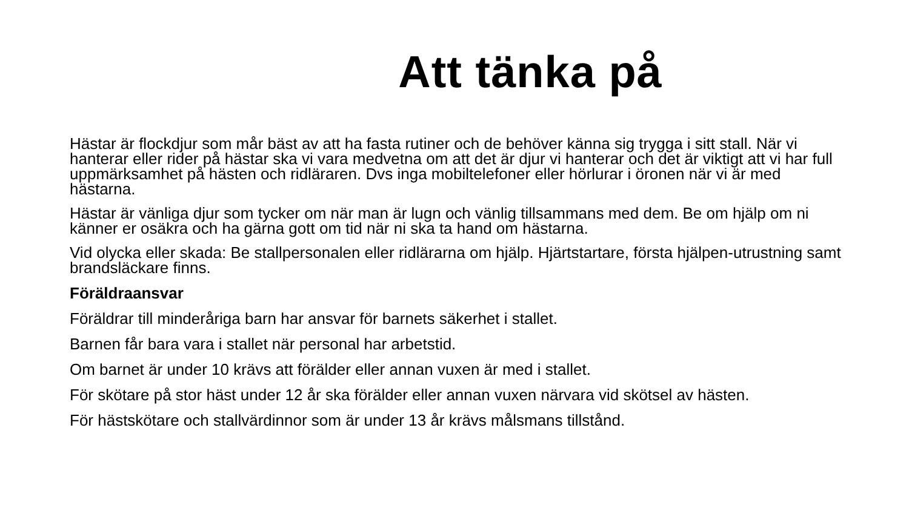Att tänka på
Hästar är flockdjur som mår bäst av att ha fasta rutiner och de behöver känna sig trygga i sitt stall. När vi hanterar eller rider på hästar ska vi vara medvetna om att det är djur vi hanterar och det är viktigt att vi har full uppmärksamhet på hästen och ridläraren. Dvs inga mobiltelefoner eller hörlurar i öronen när vi är med hästarna.
Hästar är vänliga djur som tycker om när man är lugn och vänlig tillsammans med dem. Be om hjälp om ni känner er osäkra och ha gärna gott om tid när ni ska ta hand om hästarna.
Vid olycka eller skada: Be stallpersonalen eller ridlärarna om hjälp. Hjärtstartare, första hjälpen-utrustning samt brandsläckare finns.
Föräldraansvar
Föräldrar till minderåriga barn har ansvar för barnets säkerhet i stallet.
Barnen får bara vara i stallet när personal har arbetstid.
Om barnet är under 10 krävs att förälder eller annan vuxen är med i stallet.
För skötare på stor häst under 12 år ska förälder eller annan vuxen närvara vid skötsel av hästen.
För hästskötare och stallvärdinnor som är under 13 år krävs målsmans tillstånd.